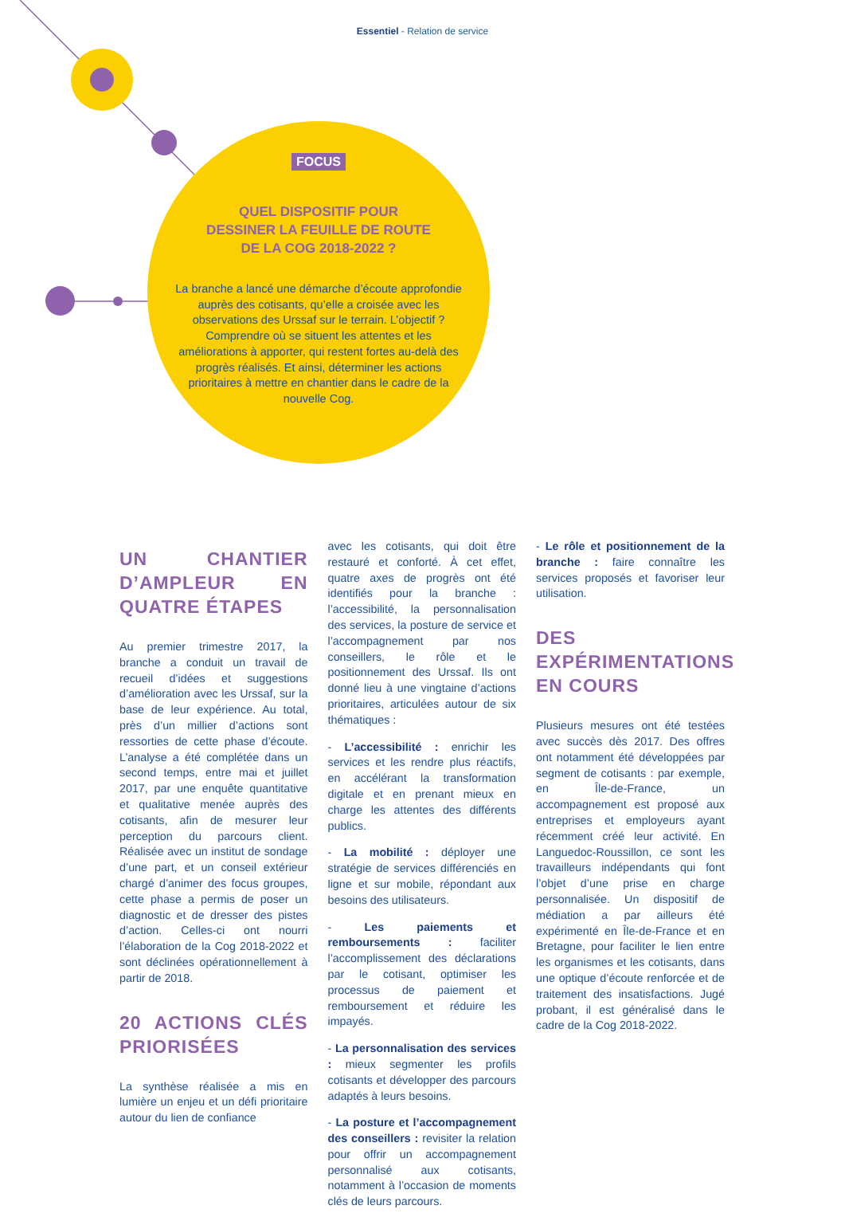Essentiel - Relation de service
FOCUS
QUEL DISPOSITIF POUR
DESSINER LA FEUILLE DE ROUTE
DE LA COG 2018-2022 ?
La branche a lancé une démarche d’écoute approfondie auprès des cotisants, qu’elle a croisée avec les observations des Urssaf sur le terrain. L’objectif ? Comprendre où se situent les attentes et les améliorations à apporter, qui restent fortes au-delà des progrès réalisés. Et ainsi, déterminer les actions prioritaires à mettre en chantier dans le cadre de la nouvelle Cog.
UN CHANTIER D’AMPLEUR EN QUATRE ÉTAPES
Au premier trimestre 2017, la branche a conduit un travail de recueil d’idées et suggestions d’amélioration avec les Urssaf, sur la base de leur expérience. Au total, près d’un millier d’actions sont ressorties de cette phase d’écoute. L’analyse a été complétée dans un second temps, entre mai et juillet 2017, par une enquête quantitative et qualitative menée auprès des cotisants, afin de mesurer leur perception du parcours client. Réalisée avec un institut de sondage d’une part, et un conseil extérieur chargé d’animer des focus groupes, cette phase a permis de poser un diagnostic et de dresser des pistes d’action. Celles-ci ont nourri l’élaboration de la Cog 2018-2022 et sont déclinées opérationnellement à partir de 2018.
20 ACTIONS CLÉS PRIORISÉES
La synthèse réalisée a mis en lumière un enjeu et un défi prioritaire autour du lien de confiance
avec les cotisants, qui doit être restauré et conforté. À cet effet, quatre axes de progrès ont été identifiés pour la branche : l’accessibilité, la personnalisation des services, la posture de service et l’accompagnement par nos conseillers, le rôle et le positionnement des Urssaf. Ils ont donné lieu à une vingtaine d’actions prioritaires, articulées autour de six thématiques :
- L’accessibilité : enrichir les services et les rendre plus réactifs, en accélérant la transformation digitale et en prenant mieux en charge les attentes des différents publics.
- La mobilité : déployer une stratégie de services différenciés en ligne et sur mobile, répondant aux besoins des utilisateurs.
- Les paiements et remboursements : faciliter l’accomplissement des déclarations par le cotisant, optimiser les processus de paiement et remboursement et réduire les impayés.
- La personnalisation des services : mieux segmenter les profils cotisants et développer des parcours adaptés à leurs besoins.
- La posture et l’accompagnement des conseillers : revisiter la relation pour offrir un accompagnement personnalisé aux cotisants, notamment à l’occasion de moments clés de leurs parcours.
- Le rôle et positionnement de la branche : faire connaître les services proposés et favoriser leur utilisation.
DES EXPÉRIMENTATIONS EN COURS
Plusieurs mesures ont été testées avec succès dès 2017. Des offres ont notamment été développées par segment de cotisants : par exemple, en Île-de-France, un accompagnement est proposé aux entreprises et employeurs ayant récemment créé leur activité. En Languedoc-Roussillon, ce sont les travailleurs indépendants qui font l’objet d’une prise en charge personnalisée. Un dispositif de médiation a par ailleurs été expérimenté en Île-de-France et en Bretagne, pour faciliter le lien entre les organismes et les cotisants, dans une optique d’écoute renforcée et de traitement des insatisfactions. Jugé probant, il est généralisé dans le cadre de la Cog 2018-2022.